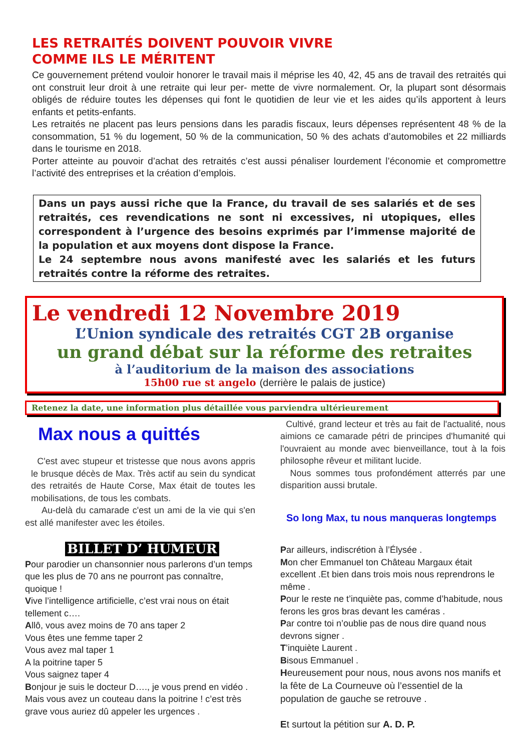LES RETRAITÉS DOIVENT POUVOIR VIVRE
COMME ILS LE MÉRITENT
Ce gouvernement prétend vouloir honorer le travail mais il méprise les 40, 42, 45 ans de travail des retraités qui ont construit leur droit à une retraite qui leur per- mette de vivre normalement. Or, la plupart sont désormais obligés de réduire toutes les dépenses qui font le quotidien de leur vie et les aides qu’ils apportent à leurs enfants et petits-enfants.
Les retraités ne placent pas leurs pensions dans les paradis fiscaux, leurs dépenses représentent 48 % de la consommation, 51 % du logement, 50 % de la communication, 50 % des achats d’automobiles et 22 milliards dans le tourisme en 2018.
Porter atteinte au pouvoir d’achat des retraités c’est aussi pénaliser lourdement l’économie et compromettre l’activité des entreprises et la création d’emplois.
Dans un pays aussi riche que la France, du travail de ses salariés et de ses retraités, ces revendications ne sont ni excessives, ni utopiques, elles correspondent à l’urgence des besoins exprimés par l’immense majorité de la population et aux moyens dont dispose la France.
Le 24 septembre nous avons manifesté avec les salariés et les futurs retraités contre la réforme des retraites.
Le vendredi 12 Novembre 2019
L’Union syndicale des retraités CGT 2B organise
un grand débat sur la réforme des retraites
à l’auditorium de la maison des associations
15h00 rue st angelo (derrière le palais de justice)
Retenez la date, une information plus détaillée vous parviendra ultérieurement
Max nous a quittés
C'est avec stupeur et tristesse que nous avons appris le brusque décès de Max. Très actif au sein du syndicat des retraités de Haute Corse, Max était de toutes les mobilisations, de tous les combats.
Au-delà du camarade c'est un ami de la vie qui s'en est allé manifester avec les étoiles.
BILLET D’ HUMEUR
Pour parodier un chansonnier nous parlerons d’un temps que les plus de 70 ans ne pourront pas connaître, quoique !
Vive l’intelligence artificielle, c’est vrai nous on était tellement c….
Allô, vous avez moins de 70 ans taper 2
Vous êtes une femme taper 2
Vous avez mal taper 1
A la poitrine taper 5
Vous saignez taper 4
Bonjour je suis le docteur D…., je vous prend en vidéo .
Mais vous avez un couteau dans la poitrine ! c’est très grave vous auriez dû appeler les urgences .
Cultivé, grand lecteur et très au fait de l'actualité, nous aimions ce camarade pétri de principes d'humanité qui l'ouvraient au monde avec bienveillance, tout à la fois philosophe rêveur et militant lucide.
Nous sommes tous profondément atterrés par une disparition aussi brutale.
So long Max, tu nous manqueras longtemps
Par ailleurs, indiscrétion à l’Élysée .
Mon cher Emmanuel ton Château Margaux était excellent .Et bien dans trois mois nous reprendrons le même .
Pour le reste ne t’inquiète pas, comme d’habitude, nous ferons les gros bras devant les caméras .
Par contre toi n’oublie pas de nous dire quand nous devrons signer .
T’inquiète Laurent .
Bisous Emmanuel .
Heureusement pour nous, nous avons nos manifs et la fête de La Courneuve où l’essentiel de la population de gauche se retrouve .
Et surtout la pétition sur A. D. P.